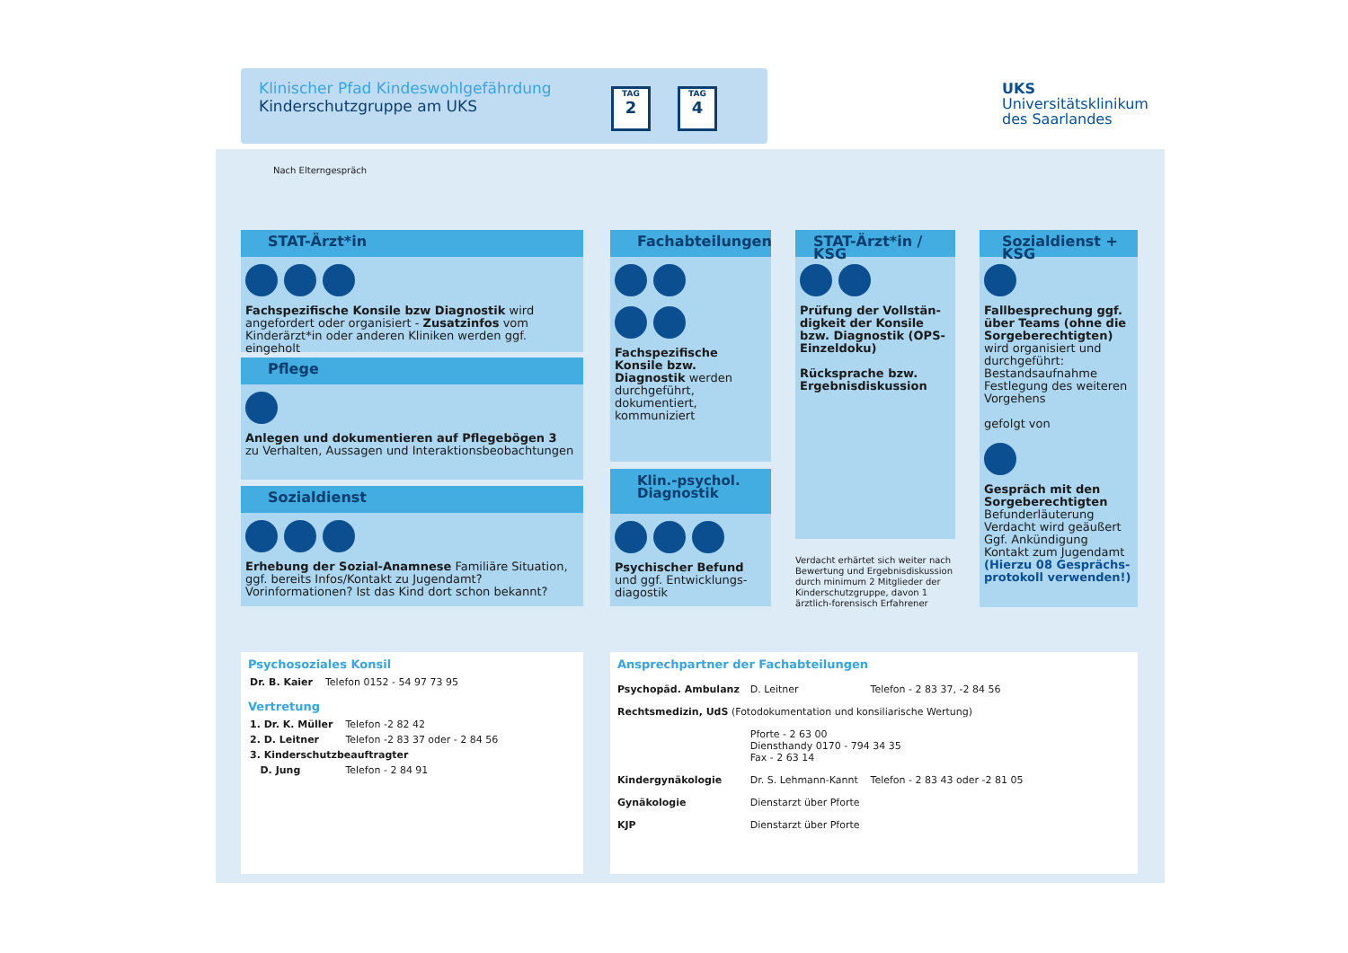Klinischer Pfad Kindeswohlgefährdung
Kinderschutzgruppe am UKS
TAG
2
TAG
4
UKS
Universitätsklinikum
des Saarlandes
Nach Elterngespräch
STAT-Ärzt*in
Fachspezifische Konsile bzw Diagnostik wird angefordert oder organisiert - Zusatzinfos vom Kinderärzt*in oder anderen Kliniken werden ggf. eingeholt
Pflege
Anlegen und dokumentieren auf Pflegebögen 3
zu Verhalten, Aussagen und Interaktionsbeobachtungen
Sozialdienst
Erhebung der Sozial-Anamnese Familiäre Situation, ggf. bereits Infos/Kontakt zu Jugendamt? Vorinformationen? Ist das Kind dort schon bekannt?
Fachabteilungen
Fachspezifische Konsile bzw. Diagnostik werden durchgeführt, dokumentiert, kommuniziert
Klin.-psychol. Diagnostik
Psychischer Befund
und ggf. Entwicklungs-diagostik
STAT-Ärzt*in / KSG
Prüfung der Vollstän-digkeit der Konsile bzw. Diagnostik (OPS-Einzeldoku)
Rücksprache bzw. Ergebnisdiskussion
Verdacht erhärtet sich weiter nach Bewertung und Ergebnisdiskussion durch minimum 2 Mitglieder der Kinderschutzgruppe, davon 1 ärztlich-forensisch Erfahrener
Sozialdienst + KSG
Fallbesprechung ggf. über Teams (ohne die Sorgeberechtigten) wird organisiert und durchgeführt: Bestandsaufnahme Festlegung des weiteren Vorgehens
gefolgt von
Gespräch mit den Sorgeberechtigten Befunderläuterung Verdacht wird geäußert Ggf. Ankündigung Kontakt zum Jugendamt (Hierzu 08 Gesprächs-protokoll verwenden!)
Psychosoziales Konsil
| Dr. B. Kaier | Telefon 0152 - 54 97 73 95 |
Vertretung
| 1. Dr. K. Müller | Telefon -2 82 42 |
| 2. D. Leitner | Telefon -2 83 37 oder - 2 84 56 |
| 3. Kinderschutzbeauftragter | |
| D. Jung | Telefon - 2 84 91 |
Ansprechpartner der Fachabteilungen
| Psychopäd. Ambulanz | D. Leitner | Telefon - 2 83 37, -2 84 56 |
| Rechtsmedizin, UdS (Fotodokumentation und konsiliarische Wertung) | | |
| | Pforte - 2 63 00 Diensthandy 0170 - 794 34 35 Fax - 2 63 14 | |
| Kindergynäkologie | Dr. S. Lehmann-Kannt | Telefon - 2 83 43 oder -2 81 05 |
| Gynäkologie | Dienstarzt über Pforte | |
| KJP | Dienstarzt über Pforte | |